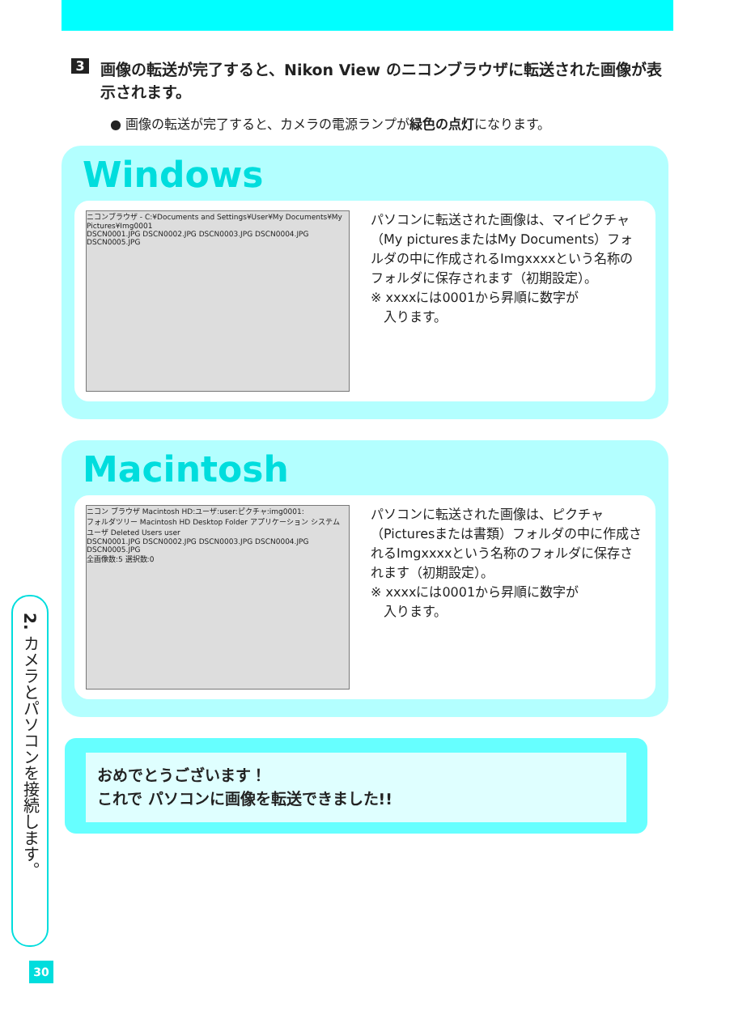3
画像の転送が完了すると、Nikon View のニコンブラウザに転送された画像が表示されます。
● 画像の転送が完了すると、カメラの電源ランプが緑色の点灯になります。
Windows
ニコンブラウザ - C:¥Documents and Settings¥User¥My Documents¥My Pictures¥Img0001
DSCN0001.JPG DSCN0002.JPG DSCN0003.JPG DSCN0004.JPG DSCN0005.JPG
パソコンに転送された画像は、マイピクチャ（My picturesまたはMy Documents）フォルダの中に作成されるImgxxxxという名称のフォルダに保存されます（初期設定）。
※ xxxxには0001から昇順に数字が
　入ります。
Macintosh
ニコン ブラウザ Macintosh HD:ユーザ:user:ピクチャ:img0001:
フォルダツリー Macintosh HD Desktop Folder アプリケーション システム ユーザ Deleted Users user
DSCN0001.JPG DSCN0002.JPG DSCN0003.JPG DSCN0004.JPG DSCN0005.JPG
全画像数:5 選択数:0
パソコンに転送された画像は、ピクチャ（Picturesまたは書類）フォルダの中に作成されるImgxxxxという名称のフォルダに保存されます（初期設定）。
※ xxxxには0001から昇順に数字が
　入ります。
おめでとうございます！
これで パソコンに画像を転送できました!!
2. カメラとパソコンを接続します。
30